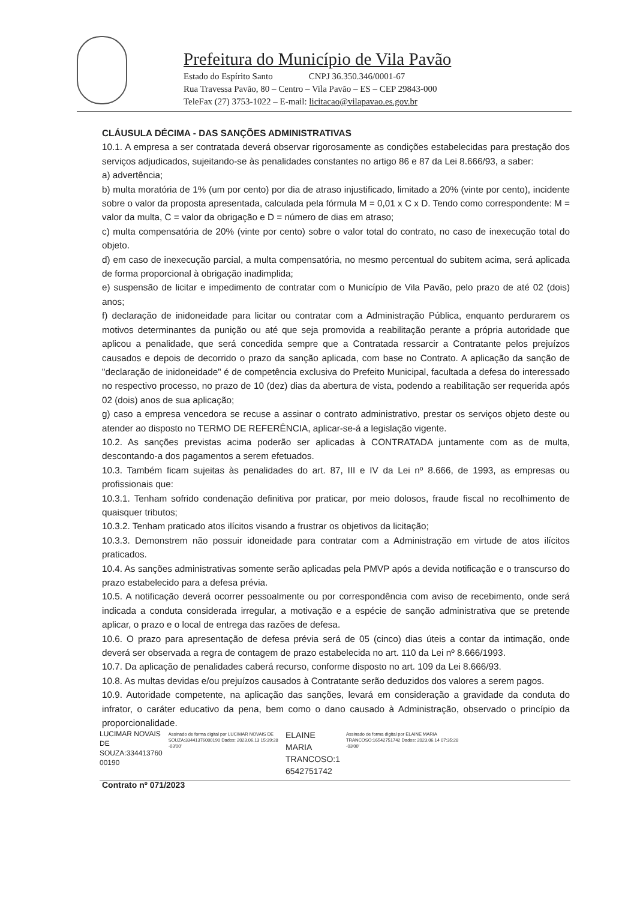Prefeitura do Município de Vila Pavão
Estado do Espírito Santo CNPJ 36.350.346/0001-67
Rua Travessa Pavão, 80 – Centro – Vila Pavão – ES – CEP 29843-000
TeleFax (27) 3753-1022 – E-mail: licitacao@vilapavao.es.gov.br
CLÁUSULA DÉCIMA - DAS SANÇÕES ADMINISTRATIVAS
10.1. A empresa a ser contratada deverá observar rigorosamente as condições estabelecidas para prestação dos serviços adjudicados, sujeitando-se às penalidades constantes no artigo 86 e 87 da Lei 8.666/93, a saber:
a) advertência;
b) multa moratória de 1% (um por cento) por dia de atraso injustificado, limitado a 20% (vinte por cento), incidente sobre o valor da proposta apresentada, calculada pela fórmula M = 0,01 x C x D. Tendo como correspondente: M = valor da multa, C = valor da obrigação e D = número de dias em atraso;
c) multa compensatória de 20% (vinte por cento) sobre o valor total do contrato, no caso de inexecução total do objeto.
d) em caso de inexecução parcial, a multa compensatória, no mesmo percentual do subitem acima, será aplicada de forma proporcional à obrigação inadimplida;
e) suspensão de licitar e impedimento de contratar com o Município de Vila Pavão, pelo prazo de até 02 (dois) anos;
f) declaração de inidoneidade para licitar ou contratar com a Administração Pública, enquanto perdurarem os motivos determinantes da punição ou até que seja promovida a reabilitação perante a própria autoridade que aplicou a penalidade, que será concedida sempre que a Contratada ressarcir a Contratante pelos prejuízos causados e depois de decorrido o prazo da sanção aplicada, com base no Contrato. A aplicação da sanção de "declaração de inidoneidade" é de competência exclusiva do Prefeito Municipal, facultada a defesa do interessado no respectivo processo, no prazo de 10 (dez) dias da abertura de vista, podendo a reabilitação ser requerida após 02 (dois) anos de sua aplicação;
g) caso a empresa vencedora se recuse a assinar o contrato administrativo, prestar os serviços objeto deste ou atender ao disposto no TERMO DE REFERÊNCIA, aplicar-se-á a legislação vigente.
10.2. As sanções previstas acima poderão ser aplicadas à CONTRATADA juntamente com as de multa, descontando-a dos pagamentos a serem efetuados.
10.3. Também ficam sujeitas às penalidades do art. 87, III e IV da Lei nº 8.666, de 1993, as empresas ou profissionais que:
10.3.1. Tenham sofrido condenação definitiva por praticar, por meio dolosos, fraude fiscal no recolhimento de quaisquer tributos;
10.3.2. Tenham praticado atos ilícitos visando a frustrar os objetivos da licitação;
10.3.3. Demonstrem não possuir idoneidade para contratar com a Administração em virtude de atos ilícitos praticados.
10.4. As sanções administrativas somente serão aplicadas pela PMVP após a devida notificação e o transcurso do prazo estabelecido para a defesa prévia.
10.5. A notificação deverá ocorrer pessoalmente ou por correspondência com aviso de recebimento, onde será indicada a conduta considerada irregular, a motivação e a espécie de sanção administrativa que se pretende aplicar, o prazo e o local de entrega das razões de defesa.
10.6. O prazo para apresentação de defesa prévia será de 05 (cinco) dias úteis a contar da intimação, onde deverá ser observada a regra de contagem de prazo estabelecida no art. 110 da Lei nº 8.666/1993.
10.7. Da aplicação de penalidades caberá recurso, conforme disposto no art. 109 da Lei 8.666/93.
10.8. As multas devidas e/ou prejuízos causados à Contratante serão deduzidos dos valores a serem pagos.
10.9. Autoridade competente, na aplicação das sanções, levará em consideração a gravidade da conduta do infrator, o caráter educativo da pena, bem como o dano causado à Administração, observado o princípio da proporcionalidade.
LUCIMAR NOVAIS DE SOUZA:334413760 00190
Assinado de forma digital por LUCIMAR NOVAIS DE SOUZA:33441376000190 Dados: 2023.06.13 15:39:28 -03'00'
ELAINE MARIA TRANCOSO:1 6542751742
Assinado de forma digital por ELAINE MARIA TRANCOSO:16542751742 Dados: 2023.06.14 07:35:28 -03'00'
Contrato nº 071/2023